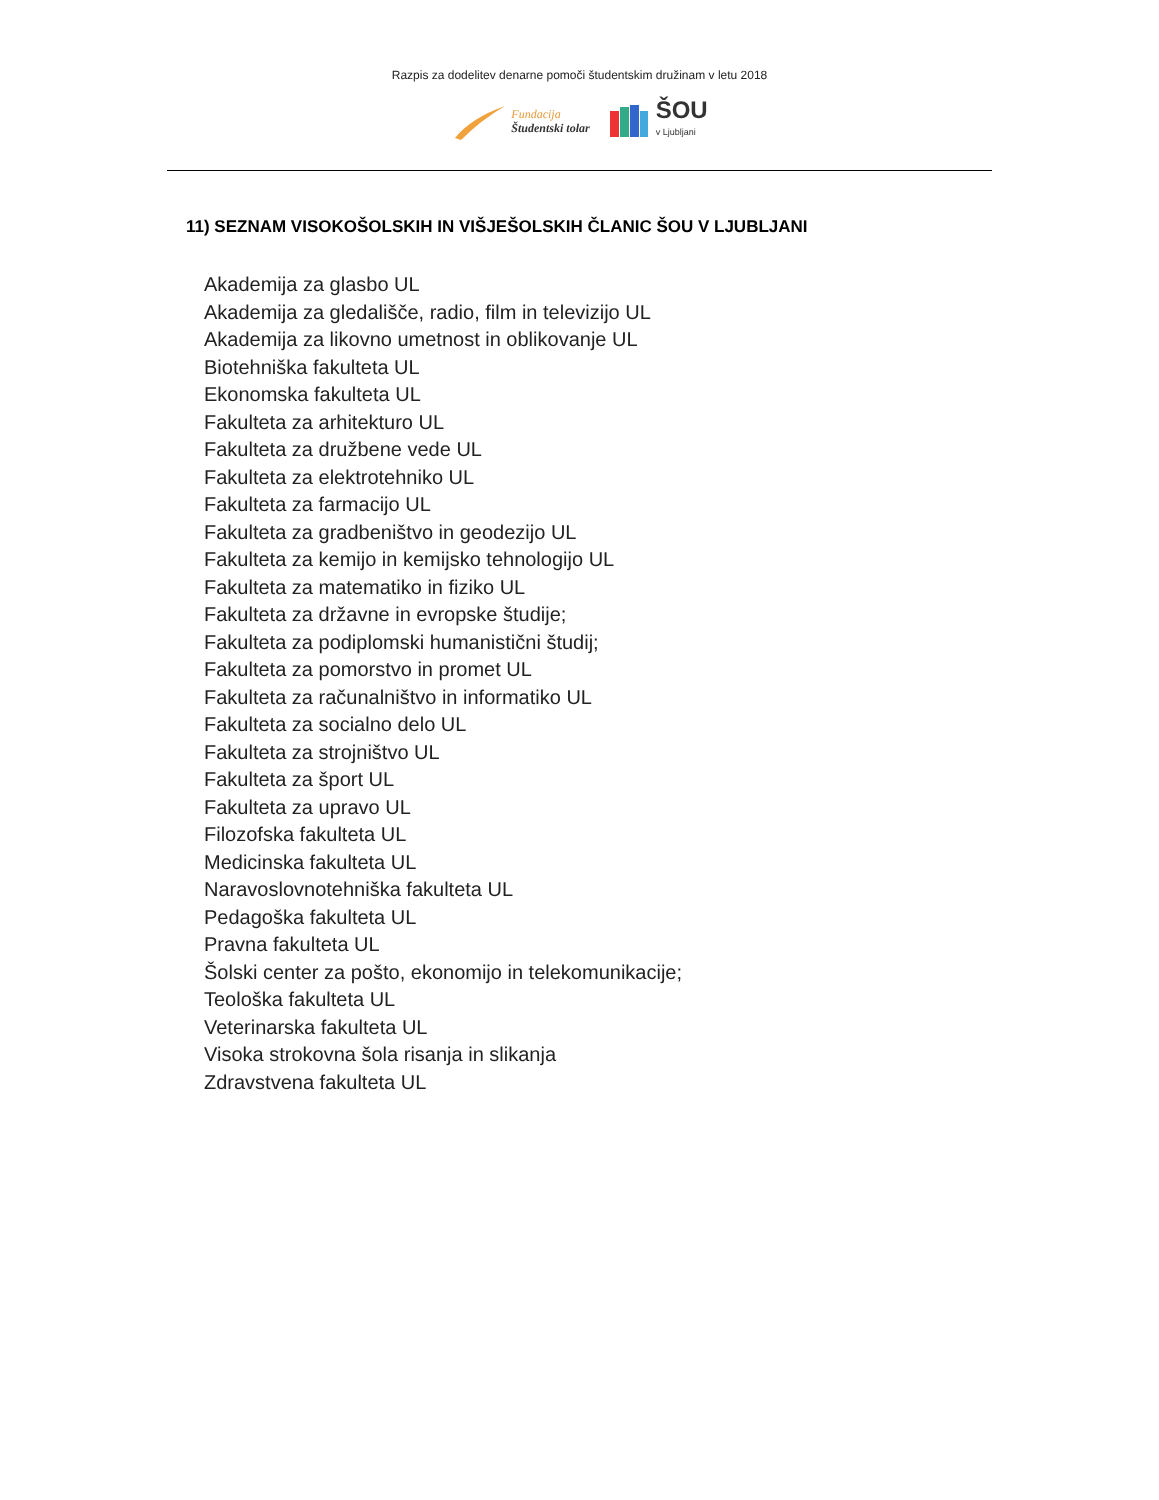Razpis za dodelitev denarne pomoči študentskim družinam v letu 2018
Fundacija
Študentski tolar
ŠOU
v Ljubljani
11) SEZNAM VISOKOŠOLSKIH IN VIŠJEŠOLSKIH ČLANIC ŠOU V LJUBLJANI
Akademija za glasbo UL
Akademija za gledališče, radio, film in televizijo UL
Akademija za likovno umetnost in oblikovanje UL
Biotehniška fakulteta UL
Ekonomska fakulteta UL
Fakulteta za arhitekturo UL
Fakulteta za družbene vede UL
Fakulteta za elektrotehniko UL
Fakulteta za farmacijo UL
Fakulteta za gradbeništvo in geodezijo UL
Fakulteta za kemijo in kemijsko tehnologijo UL
Fakulteta za matematiko in fiziko UL
Fakulteta za državne in evropske študije;
Fakulteta za podiplomski humanistični študij;
Fakulteta za pomorstvo in promet UL
Fakulteta za računalništvo in informatiko UL
Fakulteta za socialno delo UL
Fakulteta za strojništvo UL
Fakulteta za šport UL
Fakulteta za upravo UL
Filozofska fakulteta UL
Medicinska fakulteta UL
Naravoslovnotehniška fakulteta UL
Pedagoška fakulteta UL
Pravna fakulteta UL
Šolski center za pošto, ekonomijo in telekomunikacije;
Teološka fakulteta UL
Veterinarska fakulteta UL
Visoka strokovna šola risanja in slikanja
Zdravstvena fakulteta UL